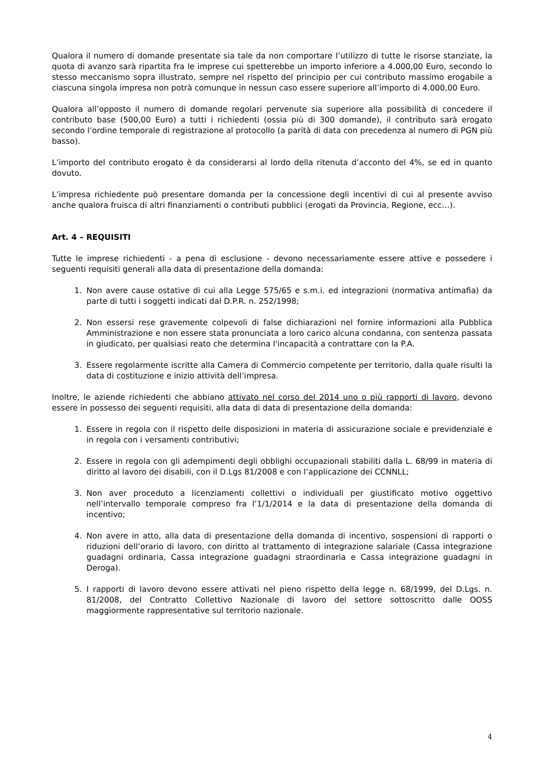Qualora il numero di domande presentate sia tale da non comportare l’utilizzo di tutte le risorse stanziate, la quota di avanzo sarà ripartita fra le imprese cui spetterebbe un importo inferiore a 4.000,00 Euro, secondo lo stesso meccanismo sopra illustrato, sempre nel rispetto del principio per cui contributo massimo erogabile a ciascuna singola impresa non potrà comunque in nessun caso essere superiore all’importo di 4.000,00 Euro.
Qualora all’opposto il numero di domande regolari pervenute sia superiore alla possibilità di concedere il contributo base (500,00 Euro) a tutti i richiedenti (ossia più di 300 domande), il contributo sarà erogato secondo l’ordine temporale di registrazione al protocollo (a parità di data con precedenza al numero di PGN più basso).
L’importo del contributo erogato è da considerarsi al lordo della ritenuta d’acconto del 4%, se ed in quanto dovuto.
L’impresa richiedente può presentare domanda per la concessione degli incentivi di cui al presente avviso anche qualora fruisca di altri finanziamenti o contributi pubblici (erogati da Provincia, Regione, ecc…).
Art. 4 – REQUISITI
Tutte le imprese richiedenti - a pena di esclusione - devono necessariamente essere attive e possedere i seguenti requisiti generali alla data di presentazione della domanda:
1. Non avere cause ostative di cui alla Legge 575/65 e s.m.i. ed integrazioni (normativa antimafia) da parte di tutti i soggetti indicati dal D.P.R. n. 252/1998;
2. Non essersi rese gravemente colpevoli di false dichiarazioni nel fornire informazioni alla Pubblica Amministrazione e non essere stata pronunciata a loro carico alcuna condanna, con sentenza passata in giudicato, per qualsiasi reato che determina l'incapacità a contrattare con la P.A.
3. Essere regolarmente iscritte alla Camera di Commercio competente per territorio, dalla quale risulti la data di costituzione e inizio attività dell’impresa.
Inoltre, le aziende richiedenti che abbiano attivato nel corso del 2014 uno o più rapporti di lavoro, devono essere in possesso dei seguenti requisiti, alla data di data di presentazione della domanda:
1. Essere in regola con il rispetto delle disposizioni in materia di assicurazione sociale e previdenziale e in regola con i versamenti contributivi;
2. Essere in regola con gli adempimenti degli obblighi occupazionali stabiliti dalla L. 68/99 in materia di diritto al lavoro dei disabili, con il D.Lgs 81/2008 e con l’applicazione dei CCNNLL;
3. Non aver proceduto a licenziamenti collettivi o individuali per giustificato motivo oggettivo nell’intervallo temporale compreso fra l’1/1/2014 e la data di presentazione della domanda di incentivo;
4. Non avere in atto, alla data di presentazione della domanda di incentivo, sospensioni di rapporti o riduzioni dell’orario di lavoro, con diritto al trattamento di integrazione salariale (Cassa integrazione guadagni ordinaria, Cassa integrazione guadagni straordinaria e Cassa integrazione guadagni in Deroga).
5. I rapporti di lavoro devono essere attivati nel pieno rispetto della legge n. 68/1999, del D.Lgs. n. 81/2008, del Contratto Collettivo Nazionale di lavoro del settore sottoscritto dalle OOSS maggiormente rappresentative sul territorio nazionale.
4